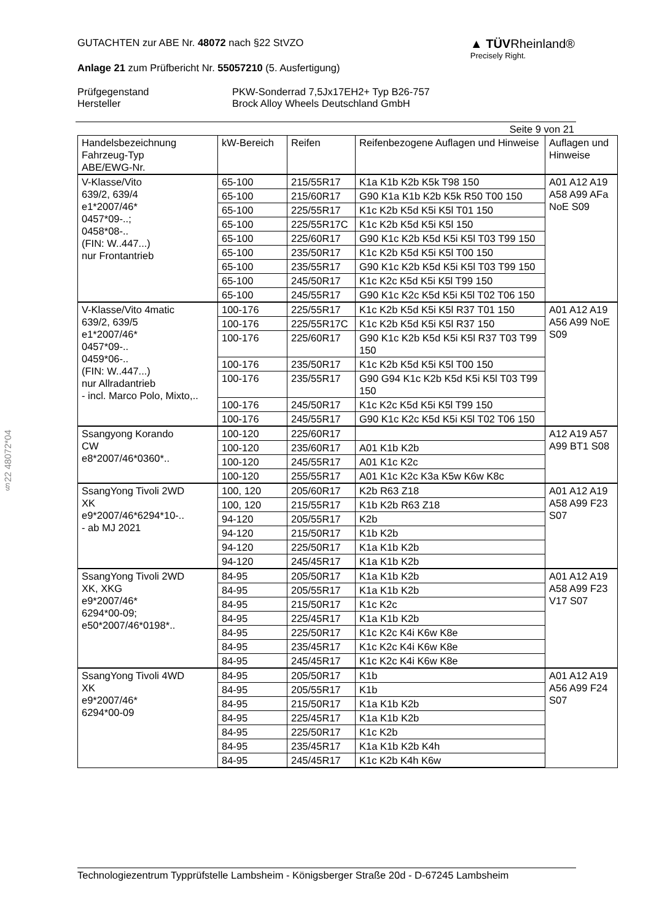§22 48072*04
GUTACHTEN zur ABE Nr. 48072 nach §22 StVZO
Anlage 21 zum Prüfbericht Nr. 55057210 (5. Ausfertigung)
▲ TÜVRheinland®
Precisely Right.
Prüfgegenstand PKW-Sonderrad 7,5Jx17EH2+ Typ B26-757 Hersteller Brock Alloy Wheels Deutschland GmbH
Seite 9 von 21
| Handelsbezeichnung Fahrzeug-Typ ABE/EWG-Nr. | kW-Bereich | Reifen | Reifenbezogene Auflagen und Hinweise | Auflagen und Hinweise |
| --- | --- | --- | --- | --- |
| V-Klasse/Vito 639/2, 639/4 e1*2007/46* 0457*09-..; 0458*08-.. (FIN: W..447...) nur Frontantrieb | 65-100 | 215/55R17 | K1a K1b K2b K5k T98 150 | A01 A12 A19 A58 A99 AFa NoE S09 |
| | 65-100 | 215/60R17 | G90 K1a K1b K2b K5k R50 T00 150 | |
| | 65-100 | 225/55R17 | K1c K2b K5d K5i K5l T01 150 | |
| | 65-100 | 225/55R17C | K1c K2b K5d K5i K5l 150 | |
| | 65-100 | 225/60R17 | G90 K1c K2b K5d K5i K5l T03 T99 150 | |
| | 65-100 | 235/50R17 | K1c K2b K5d K5i K5l T00 150 | |
| | 65-100 | 235/55R17 | G90 K1c K2b K5d K5i K5l T03 T99 150 | |
| | 65-100 | 245/50R17 | K1c K2c K5d K5i K5l T99 150 | |
| | 65-100 | 245/55R17 | G90 K1c K2c K5d K5i K5l T02 T06 150 | |
| V-Klasse/Vito 4matic 639/2, 639/5 e1*2007/46* 0457*09-.. 0459*06-.. (FIN: W..447...) nur Allradantrieb - incl. Marco Polo, Mixto,.. | 100-176 | 225/55R17 | K1c K2b K5d K5i K5l R37 T01 150 | A01 A12 A19 A56 A99 NoE S09 |
| | 100-176 | 225/55R17C | K1c K2b K5d K5i K5l R37 150 | |
| | 100-176 | 225/60R17 | G90 K1c K2b K5d K5i K5l R37 T03 T99 150 | |
| | 100-176 | 235/50R17 | K1c K2b K5d K5i K5l T00 150 | |
| | 100-176 | 235/55R17 | G90 G94 K1c K2b K5d K5i K5l T03 T99 150 | |
| | 100-176 | 245/50R17 | K1c K2c K5d K5i K5l T99 150 | |
| | 100-176 | 245/55R17 | G90 K1c K2c K5d K5i K5l T02 T06 150 | |
| Ssangyong Korando CW e8*2007/46*0360*.. | 100-120 | 225/60R17 | | A12 A19 A57 A99 BT1 S08 |
| | 100-120 | 235/60R17 | A01 K1b K2b | |
| | 100-120 | 245/55R17 | A01 K1c K2c | |
| | 100-120 | 255/55R17 | A01 K1c K2c K3a K5w K6w K8c | |
| SsangYong Tivoli 2WD XK e9*2007/46*6294*10-.. - ab MJ 2021 | 100, 120 | 205/60R17 | K2b R63 Z18 | A01 A12 A19 A58 A99 F23 S07 |
| | 100, 120 | 215/55R17 | K1b K2b R63 Z18 | |
| | 94-120 | 205/55R17 | K2b | |
| | 94-120 | 215/50R17 | K1b K2b | |
| | 94-120 | 225/50R17 | K1a K1b K2b | |
| | 94-120 | 245/45R17 | K1a K1b K2b | |
| SsangYong Tivoli 2WD XK, XKG e9*2007/46* 6294*00-09; e50*2007/46*0198*.. | 84-95 | 205/50R17 | K1a K1b K2b | A01 A12 A19 A58 A99 F23 V17 S07 |
| | 84-95 | 205/55R17 | K1a K1b K2b | |
| | 84-95 | 215/50R17 | K1c K2c | |
| | 84-95 | 225/45R17 | K1a K1b K2b | |
| | 84-95 | 225/50R17 | K1c K2c K4i K6w K8e | |
| | 84-95 | 235/45R17 | K1c K2c K4i K6w K8e | |
| | 84-95 | 245/45R17 | K1c K2c K4i K6w K8e | |
| SsangYong Tivoli 4WD XK e9*2007/46* 6294*00-09 | 84-95 | 205/50R17 | K1b | A01 A12 A19 A56 A99 F24 S07 |
| | 84-95 | 205/55R17 | K1b | |
| | 84-95 | 215/50R17 | K1a K1b K2b | |
| | 84-95 | 225/45R17 | K1a K1b K2b | |
| | 84-95 | 225/50R17 | K1c K2b | |
| | 84-95 | 235/45R17 | K1a K1b K2b K4h | |
| | 84-95 | 245/45R17 | K1c K2b K4h K6w | |
Technologiezentrum Typprüfstelle Lambsheim - Königsberger Straße 20d - D-67245 Lambsheim